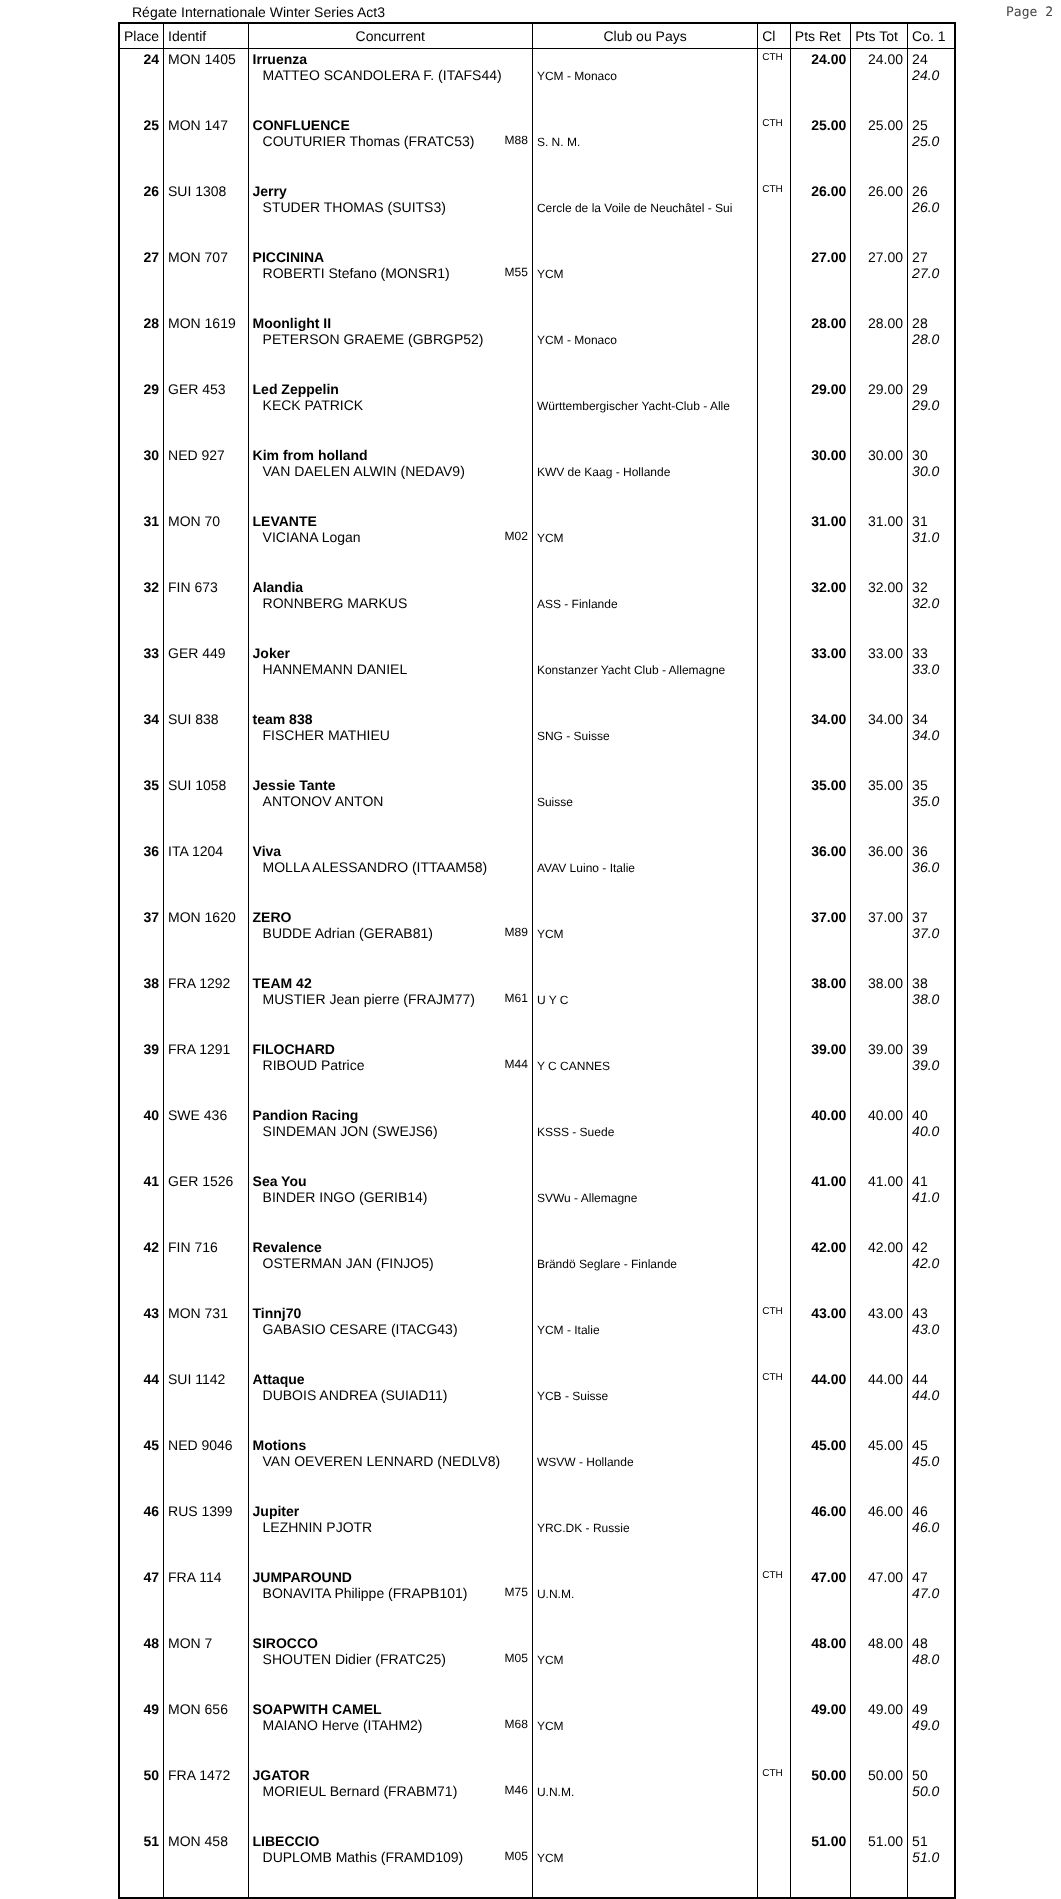Régate Internationale Winter Series Act3 Page 2
| Place | Identif | Concurrent | Club ou Pays | Cl | Pts Ret | Pts Tot | Co. 1 |
| --- | --- | --- | --- | --- | --- | --- | --- |
| 24 | MON 1405 | Irruenza MATTEO SCANDOLERA F. (ITAFS44) | YCM - Monaco | CTH | 24.00 | 24.00 | 24 24.0 |
| 25 | MON 147 | CONFLUENCE COUTURIER Thomas (FRATC53) M88 | S. N. M. | CTH | 25.00 | 25.00 | 25 25.0 |
| 26 | SUI 1308 | Jerry STUDER THOMAS (SUITS3) | Cercle de la Voile de Neuchâtel - Sui | CTH | 26.00 | 26.00 | 26 26.0 |
| 27 | MON 707 | PICCININA ROBERTI Stefano (MONSR1) M55 | YCM | | 27.00 | 27.00 | 27 27.0 |
| 28 | MON 1619 | Moonlight II PETERSON GRAEME (GBRGP52) | YCM - Monaco | | 28.00 | 28.00 | 28 28.0 |
| 29 | GER 453 | Led Zeppelin KECK PATRICK | Württembergischer Yacht-Club - Alle | | 29.00 | 29.00 | 29 29.0 |
| 30 | NED 927 | Kim from holland VAN DAELEN ALWIN (NEDAV9) | KWV de Kaag - Hollande | | 30.00 | 30.00 | 30 30.0 |
| 31 | MON 70 | LEVANTE VICIANA Logan M02 | YCM | | 31.00 | 31.00 | 31 31.0 |
| 32 | FIN 673 | Alandia RONNBERG MARKUS | ASS - Finlande | | 32.00 | 32.00 | 32 32.0 |
| 33 | GER 449 | Joker HANNEMANN DANIEL | Konstanzer Yacht Club - Allemagne | | 33.00 | 33.00 | 33 33.0 |
| 34 | SUI 838 | team 838 FISCHER MATHIEU | SNG - Suisse | | 34.00 | 34.00 | 34 34.0 |
| 35 | SUI 1058 | Jessie Tante ANTONOV ANTON | Suisse | | 35.00 | 35.00 | 35 35.0 |
| 36 | ITA 1204 | Viva MOLLA ALESSANDRO (ITTAAM58) | AVAV Luino - Italie | | 36.00 | 36.00 | 36 36.0 |
| 37 | MON 1620 | ZERO BUDDE Adrian (GERAB81) M89 | YCM | | 37.00 | 37.00 | 37 37.0 |
| 38 | FRA 1292 | TEAM 42 MUSTIER Jean pierre (FRAJM77) M61 | U Y C | | 38.00 | 38.00 | 38 38.0 |
| 39 | FRA 1291 | FILOCHARD RIBOUD Patrice M44 | Y C CANNES | | 39.00 | 39.00 | 39 39.0 |
| 40 | SWE 436 | Pandion Racing SINDEMAN JON (SWEJS6) | KSSS - Suede | | 40.00 | 40.00 | 40 40.0 |
| 41 | GER 1526 | Sea You BINDER INGO (GERIB14) | SVWu - Allemagne | | 41.00 | 41.00 | 41 41.0 |
| 42 | FIN 716 | Revalence OSTERMAN JAN (FINJO5) | Brändö Seglare - Finlande | | 42.00 | 42.00 | 42 42.0 |
| 43 | MON 731 | Tinnj70 GABASIO CESARE (ITACG43) | YCM - Italie | CTH | 43.00 | 43.00 | 43 43.0 |
| 44 | SUI 1142 | Attaque DUBOIS ANDREA (SUIAD11) | YCB - Suisse | CTH | 44.00 | 44.00 | 44 44.0 |
| 45 | NED 9046 | Motions VAN OEVEREN LENNARD (NEDLV8) | WSVW - Hollande | | 45.00 | 45.00 | 45 45.0 |
| 46 | RUS 1399 | Jupiter LEZHNIN PJOTR | YRC.DK - Russie | | 46.00 | 46.00 | 46 46.0 |
| 47 | FRA 114 | JUMPAROUND BONAVITA Philippe (FRAPB101) M75 | U.N.M. | CTH | 47.00 | 47.00 | 47 47.0 |
| 48 | MON 7 | SIROCCO SHOUTEN Didier (FRATC25) M05 | YCM | | 48.00 | 48.00 | 48 48.0 |
| 49 | MON 656 | SOAPWITH CAMEL MAIANO Herve (ITAHM2) M68 | YCM | | 49.00 | 49.00 | 49 49.0 |
| 50 | FRA 1472 | JGATOR MORIEUL Bernard (FRABM71) M46 | U.N.M. | CTH | 50.00 | 50.00 | 50 50.0 |
| 51 | MON 458 | LIBECCIO DUPLOMB Mathis (FRAMD109) M05 | YCM | | 51.00 | 51.00 | 51 51.0 |